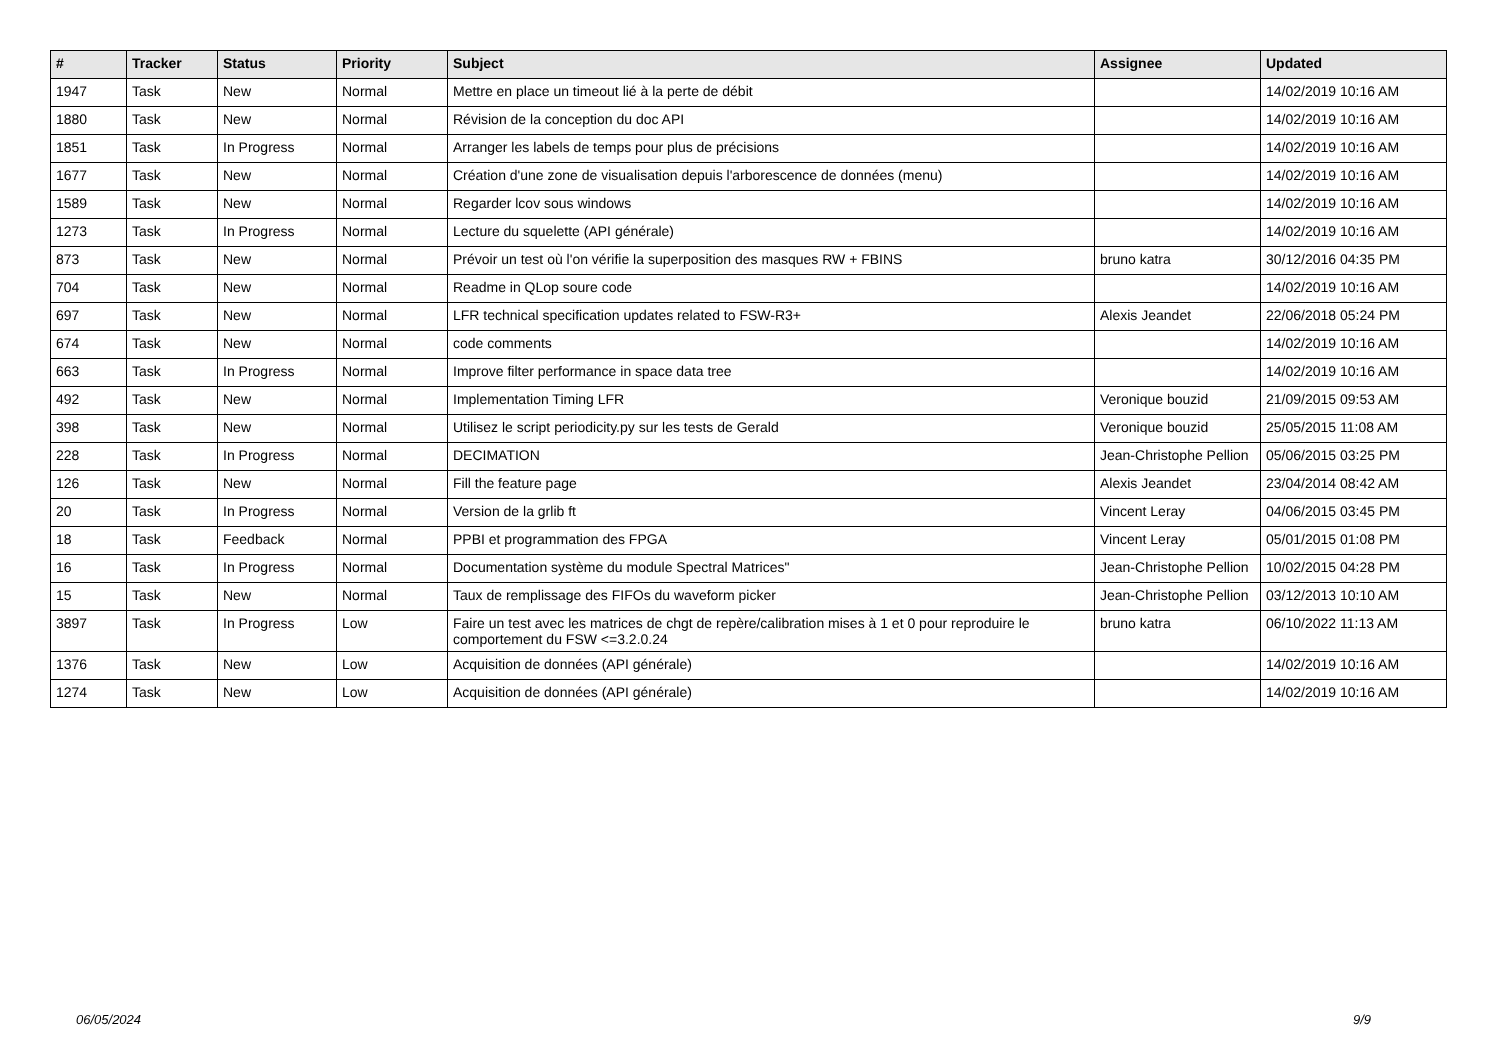| # | Tracker | Status | Priority | Subject | Assignee | Updated |
| --- | --- | --- | --- | --- | --- | --- |
| 1947 | Task | New | Normal | Mettre en place un timeout lié à la perte de débit | | 14/02/2019 10:16 AM |
| 1880 | Task | New | Normal | Révision de la conception du doc API | | 14/02/2019 10:16 AM |
| 1851 | Task | In Progress | Normal | Arranger les labels de temps pour plus de précisions | | 14/02/2019 10:16 AM |
| 1677 | Task | New | Normal | Création d'une zone de visualisation depuis l'arborescence de données (menu) | | 14/02/2019 10:16 AM |
| 1589 | Task | New | Normal | Regarder lcov sous windows | | 14/02/2019 10:16 AM |
| 1273 | Task | In Progress | Normal | Lecture du squelette (API générale) | | 14/02/2019 10:16 AM |
| 873 | Task | New | Normal | Prévoir un test où l'on vérifie la superposition des masques RW + FBINS | bruno katra | 30/12/2016 04:35 PM |
| 704 | Task | New | Normal | Readme in QLop soure code | | 14/02/2019 10:16 AM |
| 697 | Task | New | Normal | LFR technical specification updates related to FSW-R3+ | Alexis Jeandet | 22/06/2018 05:24 PM |
| 674 | Task | New | Normal | code comments | | 14/02/2019 10:16 AM |
| 663 | Task | In Progress | Normal | Improve filter performance in space data tree | | 14/02/2019 10:16 AM |
| 492 | Task | New | Normal | Implementation Timing LFR | Veronique bouzid | 21/09/2015 09:53 AM |
| 398 | Task | New | Normal | Utilisez le script periodicity.py sur les tests de Gerald | Veronique bouzid | 25/05/2015 11:08 AM |
| 228 | Task | In Progress | Normal | DECIMATION | Jean-Christophe Pellion | 05/06/2015 03:25 PM |
| 126 | Task | New | Normal | Fill the feature page | Alexis Jeandet | 23/04/2014 08:42 AM |
| 20 | Task | In Progress | Normal | Version de la grlib ft | Vincent Leray | 04/06/2015 03:45 PM |
| 18 | Task | Feedback | Normal | PPBI et programmation des FPGA | Vincent Leray | 05/01/2015 01:08 PM |
| 16 | Task | In Progress | Normal | Documentation système du module Spectral Matrices" | Jean-Christophe Pellion | 10/02/2015 04:28 PM |
| 15 | Task | New | Normal | Taux de remplissage des FIFOs du waveform picker | Jean-Christophe Pellion | 03/12/2013 10:10 AM |
| 3897 | Task | In Progress | Low | Faire un test avec les matrices de chgt de repère/calibration mises à 1 et 0 pour reproduire le comportement du FSW <=3.2.0.24 | bruno katra | 06/10/2022 11:13 AM |
| 1376 | Task | New | Low | Acquisition de données (API générale) | | 14/02/2019 10:16 AM |
| 1274 | Task | New | Low | Acquisition de données (API générale) | | 14/02/2019 10:16 AM |
06/05/2024 9/9